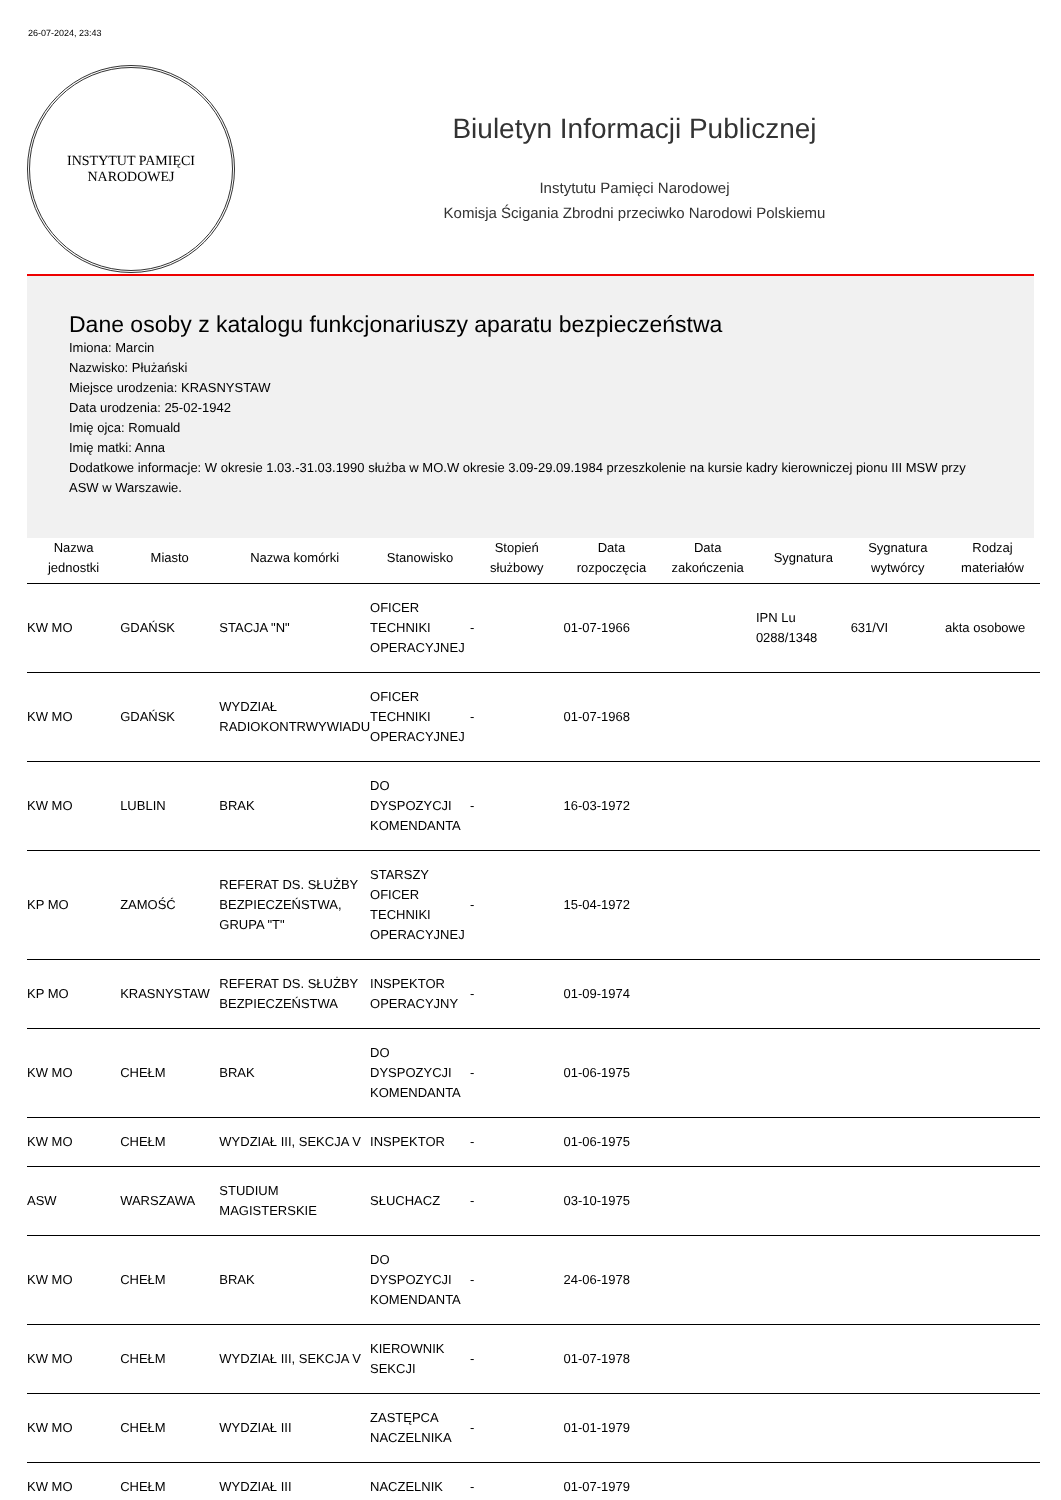26-07-2024, 23:43
INSTYTUT PAMIĘCI
NARODOWEJ
Biuletyn Informacji Publicznej
Instytutu Pamięci Narodowej
Komisja Ścigania Zbrodni przeciwko Narodowi Polskiemu
Dane osoby z katalogu funkcjonariuszy aparatu bezpieczeństwa
Imiona: Marcin
Nazwisko: Płużański
Miejsce urodzenia: KRASNYSTAW
Data urodzenia: 25-02-1942
Imię ojca: Romuald
Imię matki: Anna
Dodatkowe informacje: W okresie 1.03.-31.03.1990 służba w MO.W okresie 3.09-29.09.1984 przeszkolenie na kursie kadry kierowniczej pionu III MSW przy ASW w Warszawie.
| Nazwa jednostki | Miasto | Nazwa komórki | Stanowisko | Stopień służbowy | Data rozpoczęcia | Data zakończenia | Sygnatura | Sygnatura wytwórcy | Rodzaj materiałów |
| --- | --- | --- | --- | --- | --- | --- | --- | --- | --- |
| KW MO | GDAŃSK | STACJA "N" | OFICER TECHNIKI OPERACYJNEJ | - | 01-07-1966 | | IPN Lu 0288/1348 | 631/VI | akta osobowe |
| KW MO | GDAŃSK | WYDZIAŁ RADIOKONTRWYWIADU | OFICER TECHNIKI OPERACYJNEJ | - | 01-07-1968 | | | | |
| KW MO | LUBLIN | BRAK | DO DYSPOZYCJI KOMENDANTA | - | 16-03-1972 | | | | |
| KP MO | ZAMOŚĆ | REFERAT DS. SŁUŻBY BEZPIECZEŃSTWA, GRUPA "T" | STARSZY OFICER TECHNIKI OPERACYJNEJ | - | 15-04-1972 | | | | |
| KP MO | KRASNYSTAW | REFERAT DS. SŁUŻBY BEZPIECZEŃSTWA | INSPEKTOR OPERACYJNY | - | 01-09-1974 | | | | |
| KW MO | CHEŁM | BRAK | DO DYSPOZYCJI KOMENDANTA | - | 01-06-1975 | | | | |
| KW MO | CHEŁM | WYDZIAŁ III, SEKCJA V | INSPEKTOR | - | 01-06-1975 | | | | |
| ASW | WARSZAWA | STUDIUM MAGISTERSKIE | SŁUCHACZ | - | 03-10-1975 | | | | |
| KW MO | CHEŁM | BRAK | DO DYSPOZYCJI KOMENDANTA | - | 24-06-1978 | | | | |
| KW MO | CHEŁM | WYDZIAŁ III, SEKCJA V | KIEROWNIK SEKCJI | - | 01-07-1978 | | | | |
| KW MO | CHEŁM | WYDZIAŁ III | ZASTĘPCA NACZELNIKA | - | 01-01-1979 | | | | |
| KW MO | CHEŁM | WYDZIAŁ III | NACZELNIK | - | 01-07-1979 | | | | |